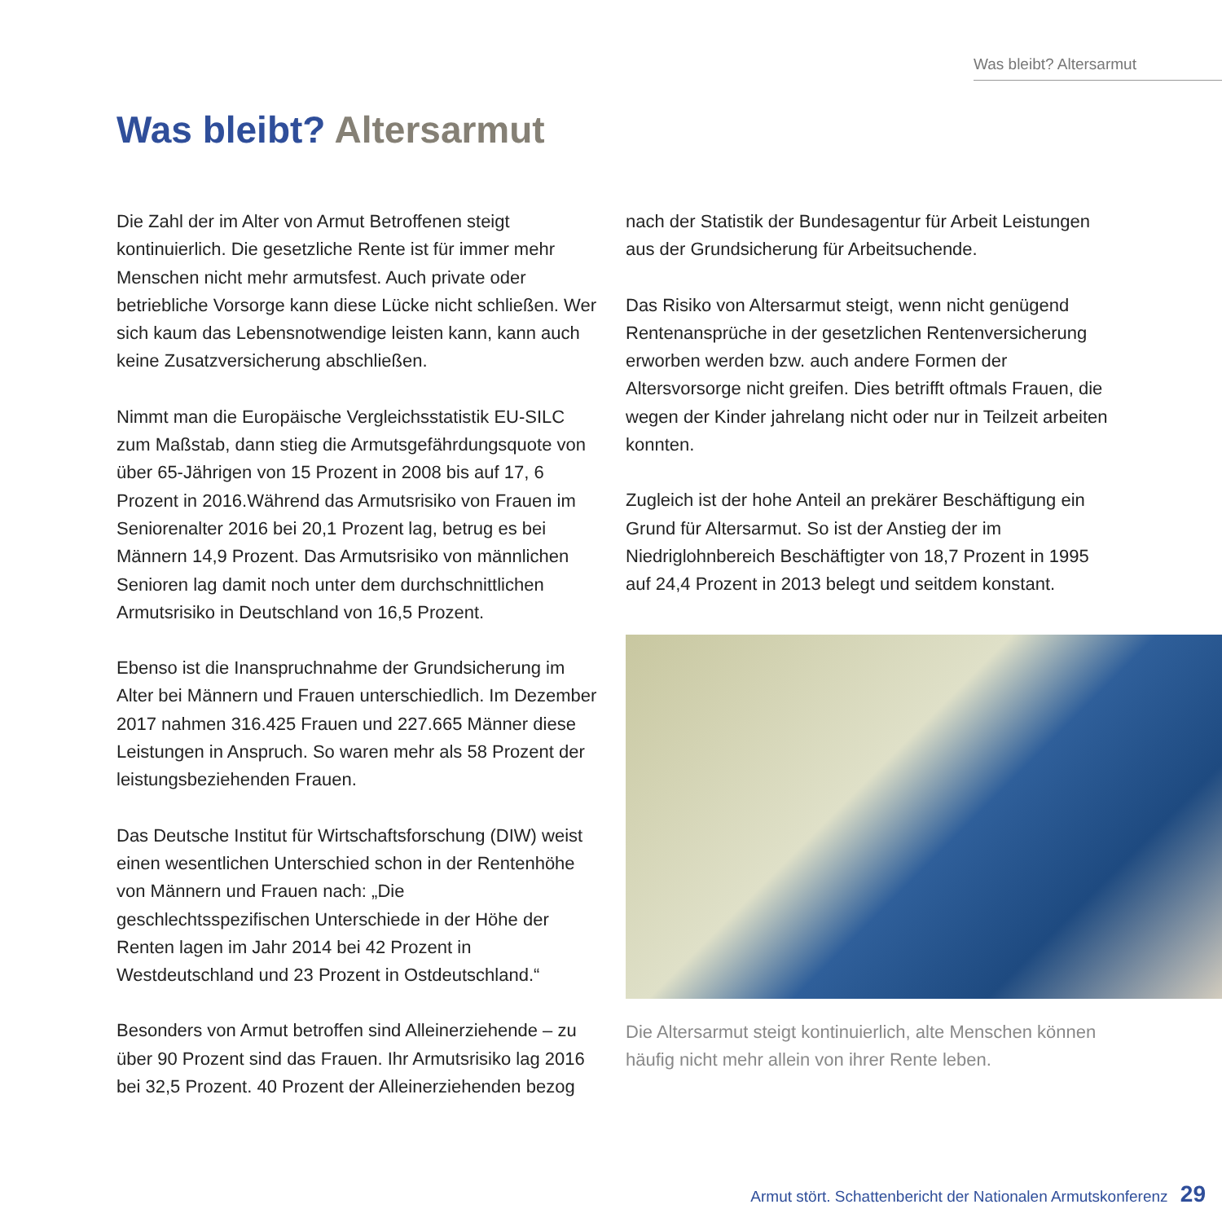Was bleibt? Altersarmut
Was bleibt? Altersarmut
Die Zahl der im Alter von Armut Betroffenen steigt kontinuierlich. Die gesetzliche Rente ist für immer mehr Menschen nicht mehr armutsfest. Auch private oder betriebliche Vorsorge kann diese Lücke nicht schließen. Wer sich kaum das Lebensnotwendige leisten kann, kann auch keine Zusatzversicherung abschließen.
Nimmt man die Europäische Vergleichsstatistik EU-SILC zum Maßstab, dann stieg die Armutsgefährdungsquote von über 65-Jährigen von 15 Prozent in 2008 bis auf 17, 6 Prozent in 2016.Während das Armutsrisiko von Frauen im Seniorenalter 2016 bei 20,1 Prozent lag, betrug es bei Männern 14,9 Prozent. Das Armutsrisiko von männlichen Senioren lag damit noch unter dem durchschnittlichen Armutsrisiko in Deutschland von 16,5 Prozent.
Ebenso ist die Inanspruchnahme der Grundsicherung im Alter bei Männern und Frauen unterschiedlich. Im Dezember 2017 nahmen 316.425 Frauen und 227.665 Männer diese Leistungen in Anspruch. So waren mehr als 58 Prozent der leistungsbeziehenden Frauen.
Das Deutsche Institut für Wirtschaftsforschung (DIW) weist einen wesentlichen Unterschied schon in der Rentenhöhe von Männern und Frauen nach: „Die geschlechtsspezifischen Unterschiede in der Höhe der Renten lagen im Jahr 2014 bei 42 Prozent in Westdeutschland und 23 Prozent in Ostdeutschland.“
Besonders von Armut betroffen sind Alleinerziehende – zu über 90 Prozent sind das Frauen. Ihr Armutsrisiko lag 2016 bei 32,5 Prozent. 40 Prozent der Alleinerziehenden bezog
nach der Statistik der Bundesagentur für Arbeit Leistungen aus der Grundsicherung für Arbeitsuchende.
Das Risiko von Altersarmut steigt, wenn nicht genügend Rentenansprüche in der gesetzlichen Rentenversicherung erworben werden bzw. auch andere Formen der Altersvorsorge nicht greifen. Dies betrifft oftmals Frauen, die wegen der Kinder jahrelang nicht oder nur in Teilzeit arbeiten konnten.
Zugleich ist der hohe Anteil an prekärer Beschäftigung ein Grund für Altersarmut. So ist der Anstieg der im Niedriglohnbereich Beschäftigter von 18,7 Prozent in 1995 auf 24,4 Prozent in 2013 belegt und seitdem konstant.
Die Altersarmut steigt kontinuierlich, alte Menschen können häufig nicht mehr allein von ihrer Rente leben.
Armut stört. Schattenbericht der Nationalen Armutskonferenz 29